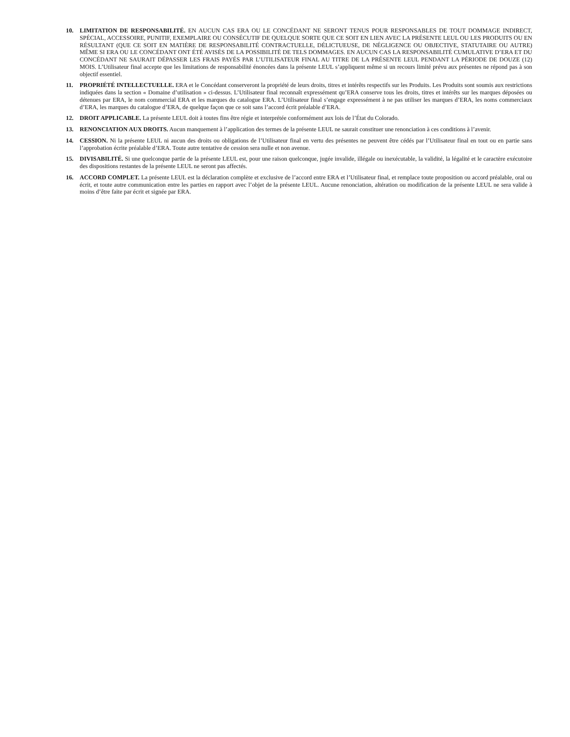10. LIMITATION DE RESPONSABILITÉ. EN AUCUN CAS ERA OU LE CONCÉDANT NE SERONT TENUS POUR RESPONSABLES DE TOUT DOMMAGE INDIRECT, SPÉCIAL, ACCESSOIRE, PUNITIF, EXEMPLAIRE OU CONSÉCUTIF DE QUELQUE SORTE QUE CE SOIT EN LIEN AVEC LA PRÉSENTE LEUL OU LES PRODUITS OU EN RÉSULTANT (QUE CE SOIT EN MATIÈRE DE RESPONSABILITÉ CONTRACTUELLE, DÉLICTUEUSE, DE NÉGLIGENCE OU OBJECTIVE, STATUTAIRE OU AUTRE) MÊME SI ERA OU LE CONCÉDANT ONT ÉTÉ AVISÉS DE LA POSSIBILITÉ DE TELS DOMMAGES. EN AUCUN CAS LA RESPONSABILITÉ CUMULATIVE D’ERA ET DU CONCÉDANT NE SAURAIT DÉPASSER LES FRAIS PAYÉS PAR L’UTILISATEUR FINAL AU TITRE DE LA PRÉSENTE LEUL PENDANT LA PÉRIODE DE DOUZE (12) MOIS. L’Utilisateur final accepte que les limitations de responsabilité énoncées dans la présente LEUL s’appliquent même si un recours limité prévu aux présentes ne répond pas à son objectif essentiel.
11. PROPRIÉTÉ INTELLECTUELLE. ERA et le Concédant conserveront la propriété de leurs droits, titres et intérêts respectifs sur les Produits. Les Produits sont soumis aux restrictions indiquées dans la section « Domaine d’utilisation » ci-dessus. L’Utilisateur final reconnaît expressément qu’ERA conserve tous les droits, titres et intérêts sur les marques déposées ou détenues par ERA, le nom commercial ERA et les marques du catalogue ERA. L’Utilisateur final s’engage expressément à ne pas utiliser les marques d’ERA, les noms commerciaux d’ERA, les marques du catalogue d’ERA, de quelque façon que ce soit sans l’accord écrit préalable d’ERA.
12. DROIT APPLICABLE. La présente LEUL doit à toutes fins être régie et interprétée conformément aux lois de l’État du Colorado.
13. RENONCIATION AUX DROITS. Aucun manquement à l’application des termes de la présente LEUL ne saurait constituer une renonciation à ces conditions à l’avenir.
14. CESSION. Ni la présente LEUL ni aucun des droits ou obligations de l’Utilisateur final en vertu des présentes ne peuvent être cédés par l’Utilisateur final en tout ou en partie sans l’approbation écrite préalable d’ERA. Toute autre tentative de cession sera nulle et non avenue.
15. DIVISABILITÉ. Si une quelconque partie de la présente LEUL est, pour une raison quelconque, jugée invalide, illégale ou inexécutable, la validité, la légalité et le caractère exécutoire des dispositions restantes de la présente LEUL ne seront pas affectés.
16. ACCORD COMPLET. La présente LEUL est la déclaration complète et exclusive de l’accord entre ERA et l’Utilisateur final, et remplace toute proposition ou accord préalable, oral ou écrit, et toute autre communication entre les parties en rapport avec l’objet de la présente LEUL. Aucune renonciation, altération ou modification de la présente LEUL ne sera valide à moins d’être faite par écrit et signée par ERA.